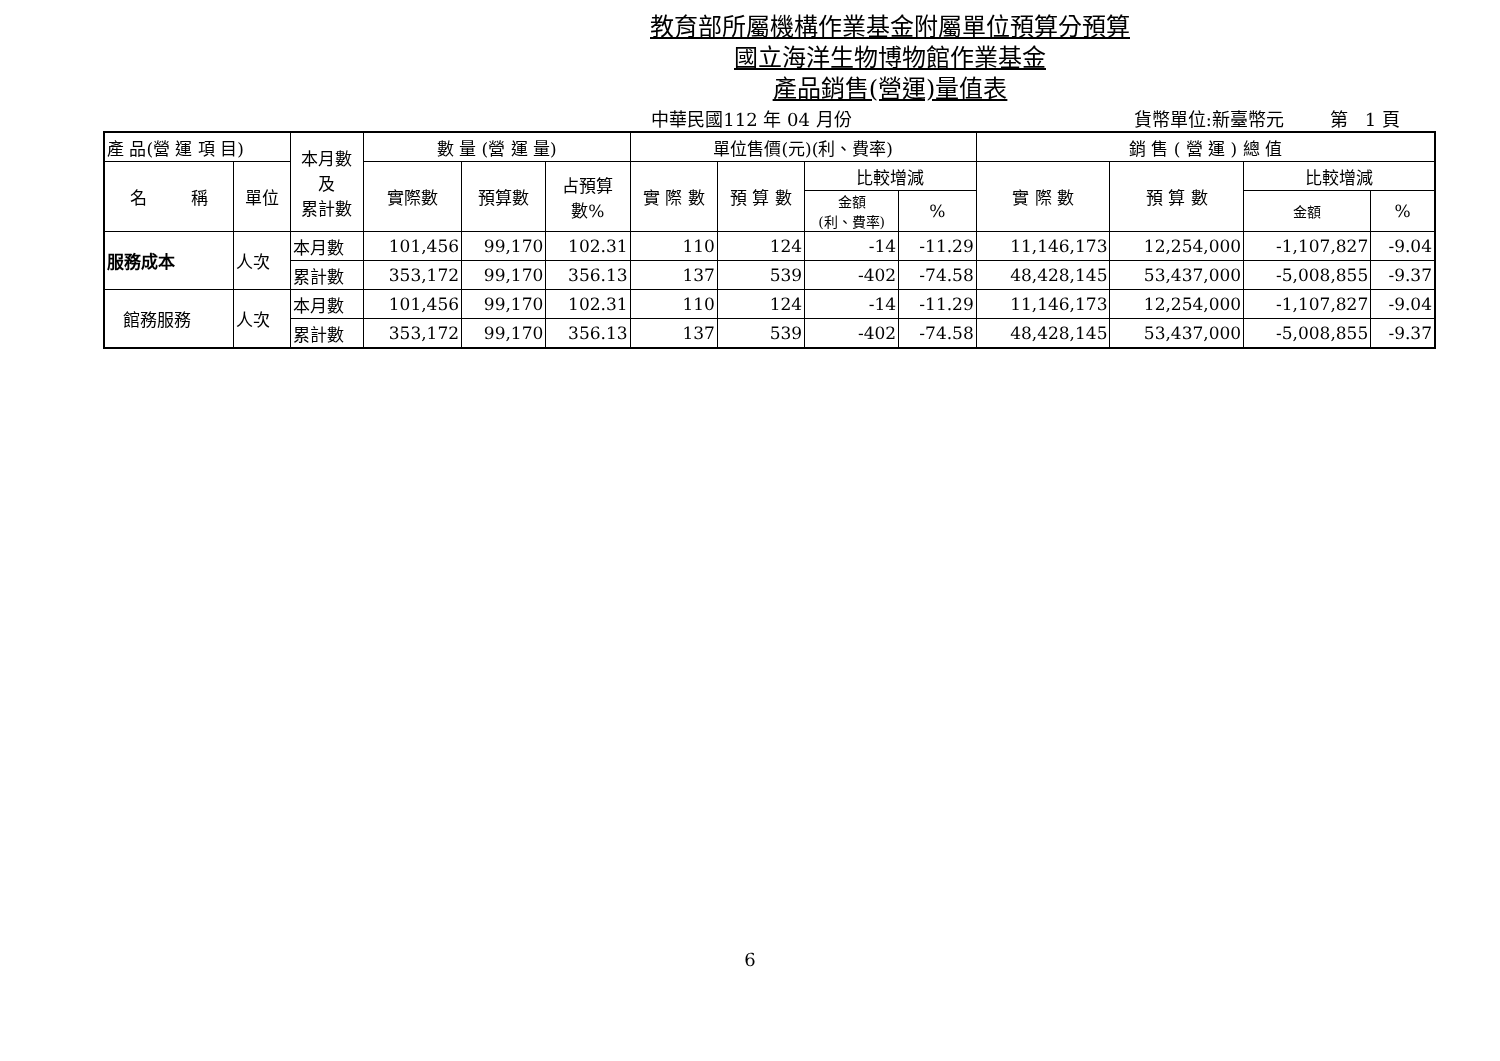教育部所屬機構作業基金附屬單位預算分預算
國立海洋生物博物館作業基金
產品銷售(營運)量值表
中華民國112 年 04 月份 貨幣單位:新臺幣元 第 1 頁
| 產 品(營 運 項 目) | | 本月數 及 累計數 | 數 量 (營 運 量) | | | 單位售價(元)(利、費率) | | | | 銷 售 ( 營 運 ) 總 值 | | | |
| --- | --- | --- | --- | --- | --- | --- | --- | --- | --- | --- | --- | --- | --- |
| 名 稱 | 單位 | | 實際數 | 預算數 | 占預算 數% | 實 際 數 | 預 算 數 | 比較增減 | | 實 際 數 | 預 算 數 | 比較增減 | |
| | | | | | | | | 金額 (利、費率) | % | | | 金額 | % |
| 服務成本 | 人次 | 本月數 | 101,456 | 99,170 | 102.31 | 110 | 124 | -14 | -11.29 | 11,146,173 | 12,254,000 | -1,107,827 | -9.04 |
| | | 累計數 | 353,172 | 99,170 | 356.13 | 137 | 539 | -402 | -74.58 | 48,428,145 | 53,437,000 | -5,008,855 | -9.37 |
| 館務服務 | 人次 | 本月數 | 101,456 | 99,170 | 102.31 | 110 | 124 | -14 | -11.29 | 11,146,173 | 12,254,000 | -1,107,827 | -9.04 |
| | | 累計數 | 353,172 | 99,170 | 356.13 | 137 | 539 | -402 | -74.58 | 48,428,145 | 53,437,000 | -5,008,855 | -9.37 |
6